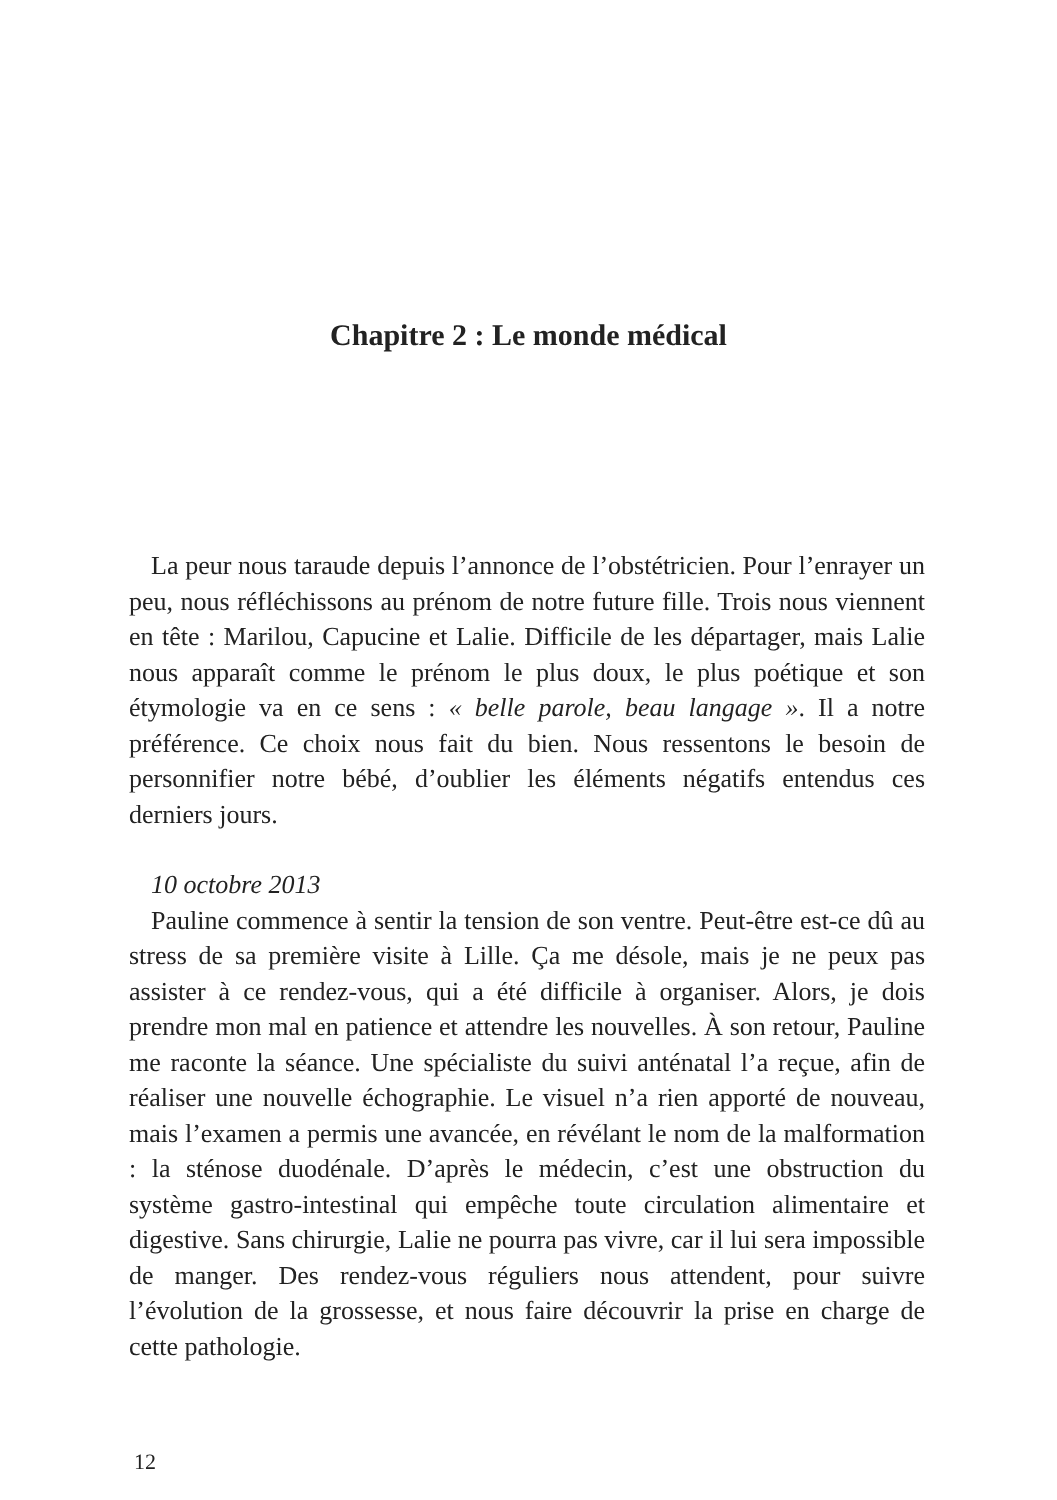Chapitre 2 : Le monde médical
La peur nous taraude depuis l’annonce de l’obstétricien. Pour l’enrayer un peu, nous réfléchissons au prénom de notre future fille. Trois nous viennent en tête : Marilou, Capucine et Lalie. Difficile de les départager, mais Lalie nous apparaît comme le prénom le plus doux, le plus poétique et son étymologie va en ce sens : « belle parole, beau langage ». Il a notre préférence. Ce choix nous fait du bien. Nous ressentons le besoin de personnifier notre bébé, d’oublier les éléments négatifs entendus ces derniers jours.
10 octobre 2013
Pauline commence à sentir la tension de son ventre. Peut-être est-ce dû au stress de sa première visite à Lille. Ça me désole, mais je ne peux pas assister à ce rendez-vous, qui a été difficile à organiser. Alors, je dois prendre mon mal en patience et attendre les nouvelles. À son retour, Pauline me raconte la séance. Une spécialiste du suivi anténatal l’a reçue, afin de réaliser une nouvelle échographie. Le visuel n’a rien apporté de nouveau, mais l’examen a permis une avancée, en révélant le nom de la malformation : la sténose duodénale. D’après le médecin, c’est une obstruction du système gastro-intestinal qui empêche toute circulation alimentaire et digestive. Sans chirurgie, Lalie ne pourra pas vivre, car il lui sera impossible de manger. Des rendez-vous réguliers nous attendent, pour suivre l’évolution de la grossesse, et nous faire découvrir la prise en charge de cette pathologie.
12